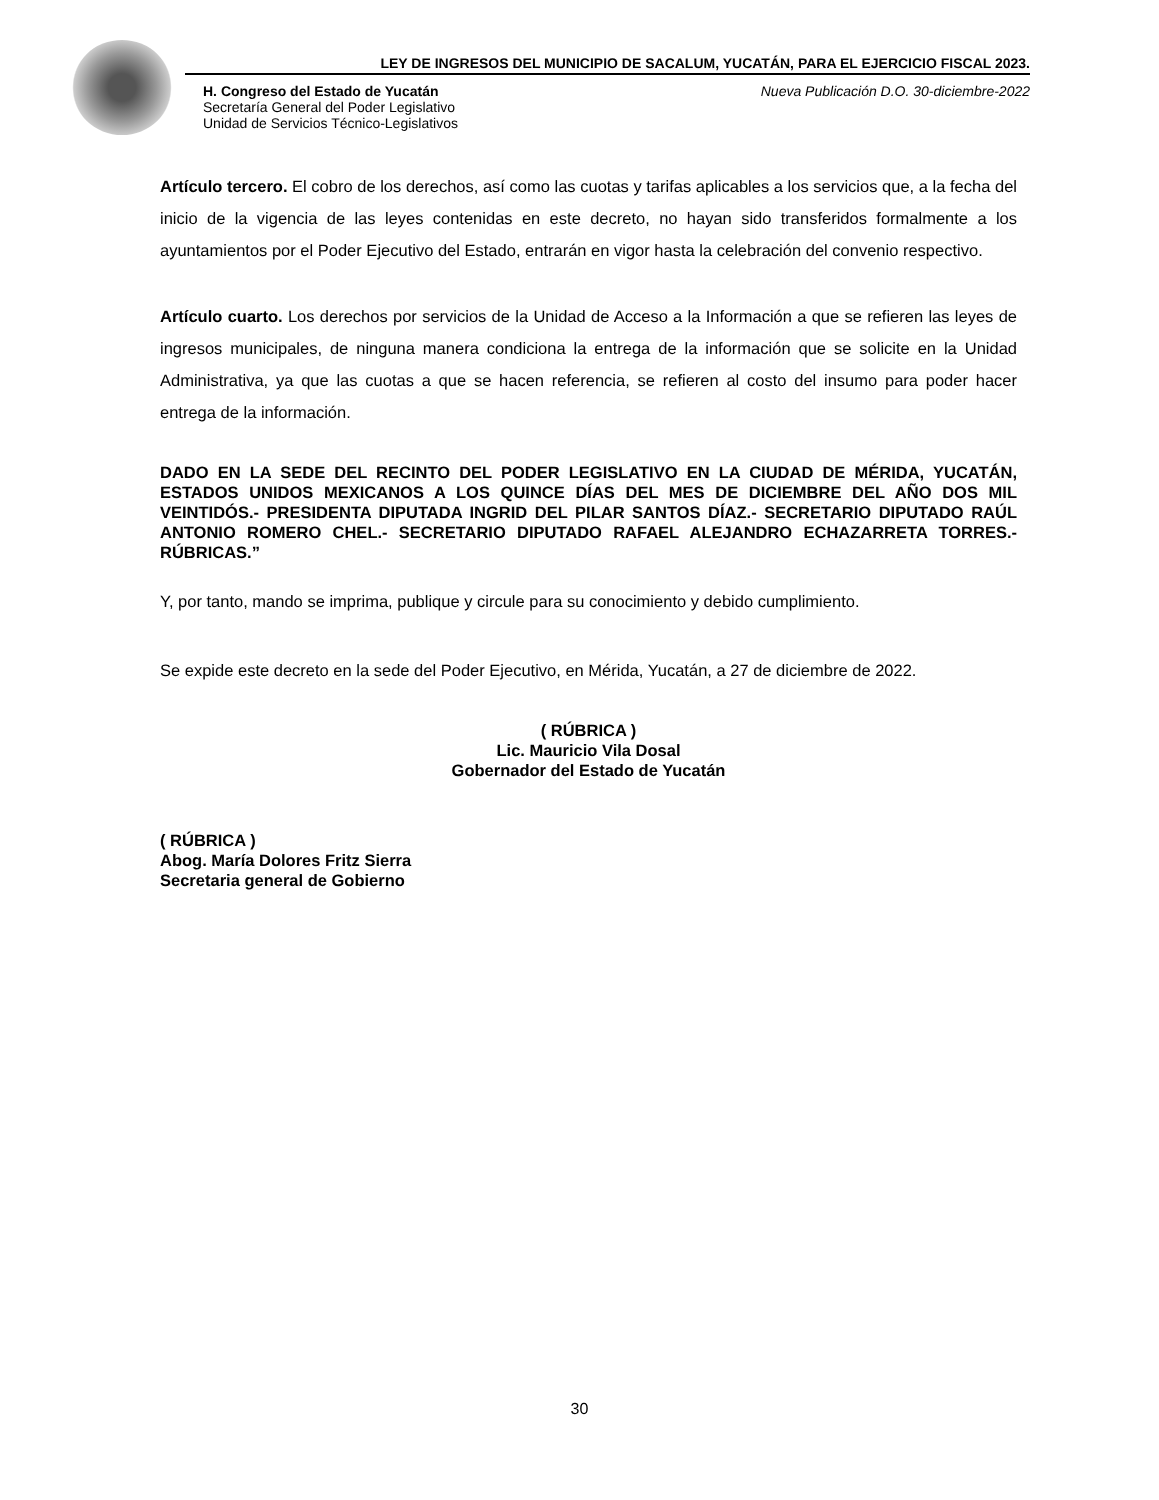LEY DE INGRESOS DEL MUNICIPIO DE SACALUM, YUCATÁN, PARA EL EJERCICIO FISCAL 2023.
H. Congreso del Estado de Yucatán
Secretaría General del Poder Legislativo
Unidad de Servicios Técnico-Legislativos
Nueva Publicación D.O. 30-diciembre-2022
Artículo tercero. El cobro de los derechos, así como las cuotas y tarifas aplicables a los servicios que, a la fecha del inicio de la vigencia de las leyes contenidas en este decreto, no hayan sido transferidos formalmente a los ayuntamientos por el Poder Ejecutivo del Estado, entrarán en vigor hasta la celebración del convenio respectivo.
Artículo cuarto. Los derechos por servicios de la Unidad de Acceso a la Información a que se refieren las leyes de ingresos municipales, de ninguna manera condiciona la entrega de la información que se solicite en la Unidad Administrativa, ya que las cuotas a que se hacen referencia, se refieren al costo del insumo para poder hacer entrega de la información.
DADO EN LA SEDE DEL RECINTO DEL PODER LEGISLATIVO EN LA CIUDAD DE MÉRIDA, YUCATÁN, ESTADOS UNIDOS MEXICANOS A LOS QUINCE DÍAS DEL MES DE DICIEMBRE DEL AÑO DOS MIL VEINTIDÓS.- PRESIDENTA DIPUTADA INGRID DEL PILAR SANTOS DÍAZ.- SECRETARIO DIPUTADO RAÚL ANTONIO ROMERO CHEL.- SECRETARIO DIPUTADO RAFAEL ALEJANDRO ECHAZARRETA TORRES.- RÚBRICAS.”
Y, por tanto, mando se imprima, publique y circule para su conocimiento y debido cumplimiento.
Se expide este decreto en la sede del Poder Ejecutivo, en Mérida, Yucatán, a 27 de diciembre de 2022.
( RÚBRICA )
Lic. Mauricio Vila Dosal
Gobernador del Estado de Yucatán
( RÚBRICA )
Abog. María Dolores Fritz Sierra
Secretaria general de Gobierno
30